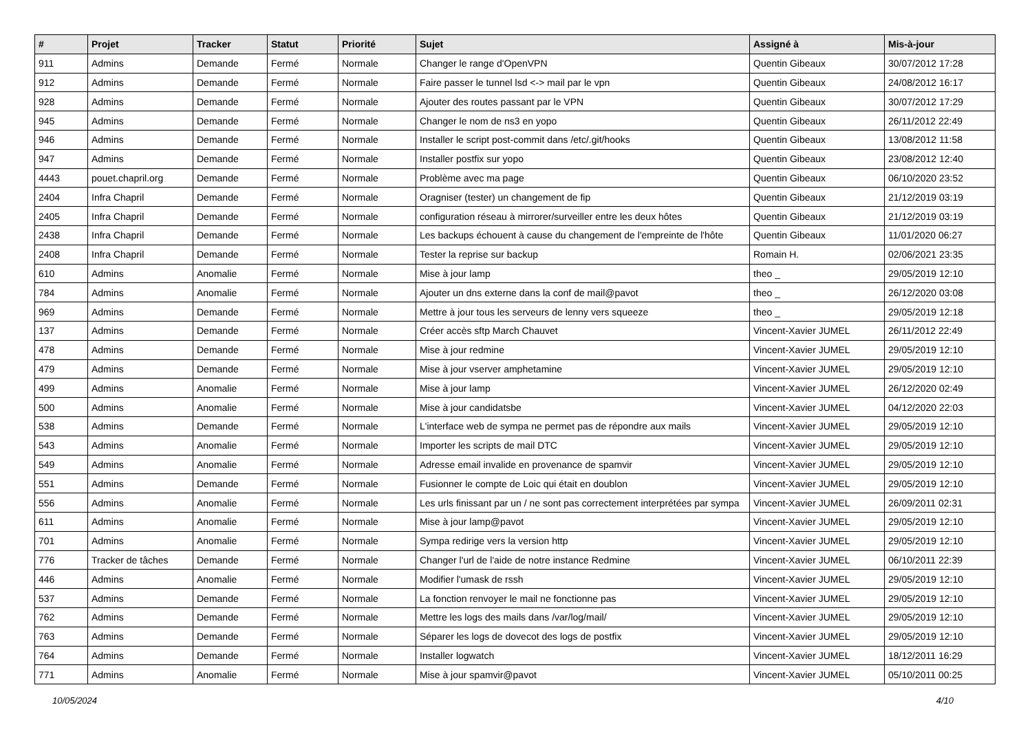| # | Projet | Tracker | Statut | Priorité | Sujet | Assigné à | Mis-à-jour |
| --- | --- | --- | --- | --- | --- | --- | --- |
| 911 | Admins | Demande | Fermé | Normale | Changer le range d'OpenVPN | Quentin Gibeaux | 30/07/2012 17:28 |
| 912 | Admins | Demande | Fermé | Normale | Faire passer le tunnel lsd <-> mail par le vpn | Quentin Gibeaux | 24/08/2012 16:17 |
| 928 | Admins | Demande | Fermé | Normale | Ajouter des routes passant par le VPN | Quentin Gibeaux | 30/07/2012 17:29 |
| 945 | Admins | Demande | Fermé | Normale | Changer le nom de ns3 en yopo | Quentin Gibeaux | 26/11/2012 22:49 |
| 946 | Admins | Demande | Fermé | Normale | Installer le script post-commit dans /etc/.git/hooks | Quentin Gibeaux | 13/08/2012 11:58 |
| 947 | Admins | Demande | Fermé | Normale | Installer postfix sur yopo | Quentin Gibeaux | 23/08/2012 12:40 |
| 4443 | pouet.chapril.org | Demande | Fermé | Normale | Problème avec ma page | Quentin Gibeaux | 06/10/2020 23:52 |
| 2404 | Infra Chapril | Demande | Fermé | Normale | Oragniser (tester) un changement de fip | Quentin Gibeaux | 21/12/2019 03:19 |
| 2405 | Infra Chapril | Demande | Fermé | Normale | configuration réseau à mirrorer/surveiller entre les deux hôtes | Quentin Gibeaux | 21/12/2019 03:19 |
| 2438 | Infra Chapril | Demande | Fermé | Normale | Les backups échouent à cause du changement de l'empreinte de l'hôte | Quentin Gibeaux | 11/01/2020 06:27 |
| 2408 | Infra Chapril | Demande | Fermé | Normale | Tester la reprise sur backup | Romain H. | 02/06/2021 23:35 |
| 610 | Admins | Anomalie | Fermé | Normale | Mise à jour lamp | theo _ | 29/05/2019 12:10 |
| 784 | Admins | Anomalie | Fermé | Normale | Ajouter un dns externe dans la conf de mail@pavot | theo _ | 26/12/2020 03:08 |
| 969 | Admins | Demande | Fermé | Normale | Mettre à jour tous les serveurs de lenny vers squeeze | theo _ | 29/05/2019 12:18 |
| 137 | Admins | Demande | Fermé | Normale | Créer accès sftp March Chauvet | Vincent-Xavier JUMEL | 26/11/2012 22:49 |
| 478 | Admins | Demande | Fermé | Normale | Mise à jour redmine | Vincent-Xavier JUMEL | 29/05/2019 12:10 |
| 479 | Admins | Demande | Fermé | Normale | Mise à jour vserver amphetamine | Vincent-Xavier JUMEL | 29/05/2019 12:10 |
| 499 | Admins | Anomalie | Fermé | Normale | Mise à jour lamp | Vincent-Xavier JUMEL | 26/12/2020 02:49 |
| 500 | Admins | Anomalie | Fermé | Normale | Mise à jour candidatsbe | Vincent-Xavier JUMEL | 04/12/2020 22:03 |
| 538 | Admins | Demande | Fermé | Normale | L'interface web de sympa ne permet pas de répondre aux mails | Vincent-Xavier JUMEL | 29/05/2019 12:10 |
| 543 | Admins | Anomalie | Fermé | Normale | Importer les scripts de mail DTC | Vincent-Xavier JUMEL | 29/05/2019 12:10 |
| 549 | Admins | Anomalie | Fermé | Normale | Adresse email invalide en provenance de spamvir | Vincent-Xavier JUMEL | 29/05/2019 12:10 |
| 551 | Admins | Demande | Fermé | Normale | Fusionner le compte de Loic qui était en doublon | Vincent-Xavier JUMEL | 29/05/2019 12:10 |
| 556 | Admins | Anomalie | Fermé | Normale | Les urls finissant par un / ne sont pas correctement interprétées par sympa | Vincent-Xavier JUMEL | 26/09/2011 02:31 |
| 611 | Admins | Anomalie | Fermé | Normale | Mise à jour lamp@pavot | Vincent-Xavier JUMEL | 29/05/2019 12:10 |
| 701 | Admins | Anomalie | Fermé | Normale | Sympa redirige vers la version http | Vincent-Xavier JUMEL | 29/05/2019 12:10 |
| 776 | Tracker de tâches | Demande | Fermé | Normale | Changer l'url de l'aide de notre instance Redmine | Vincent-Xavier JUMEL | 06/10/2011 22:39 |
| 446 | Admins | Anomalie | Fermé | Normale | Modifier l'umask de rssh | Vincent-Xavier JUMEL | 29/05/2019 12:10 |
| 537 | Admins | Demande | Fermé | Normale | La fonction renvoyer le mail ne fonctionne pas | Vincent-Xavier JUMEL | 29/05/2019 12:10 |
| 762 | Admins | Demande | Fermé | Normale | Mettre les logs des mails dans /var/log/mail/ | Vincent-Xavier JUMEL | 29/05/2019 12:10 |
| 763 | Admins | Demande | Fermé | Normale | Séparer les logs de dovecot des logs de postfix | Vincent-Xavier JUMEL | 29/05/2019 12:10 |
| 764 | Admins | Demande | Fermé | Normale | Installer logwatch | Vincent-Xavier JUMEL | 18/12/2011 16:29 |
| 771 | Admins | Anomalie | Fermé | Normale | Mise à jour spamvir@pavot | Vincent-Xavier JUMEL | 05/10/2011 00:25 |
10/05/2024 4/10